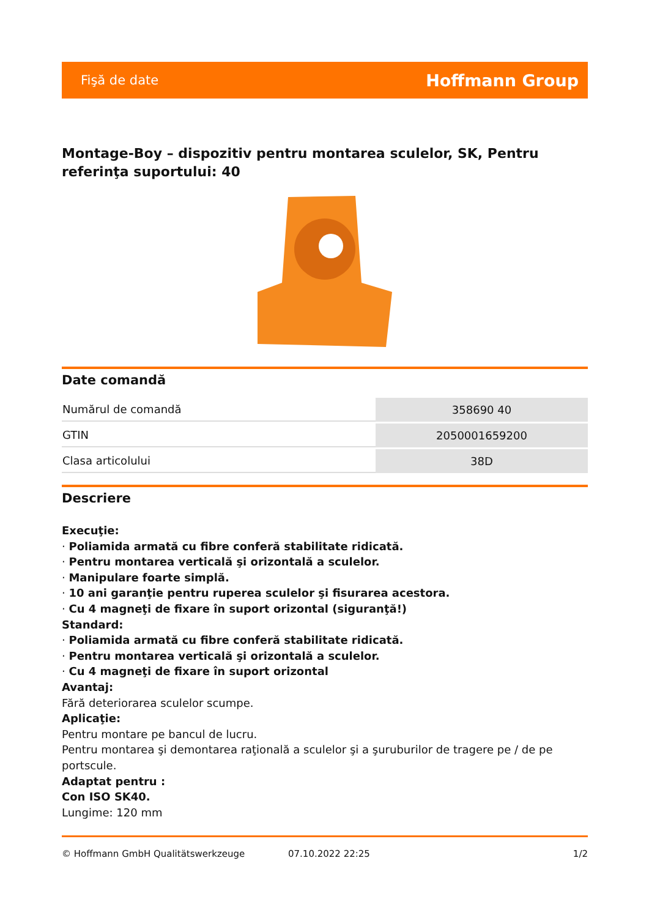Fişă de date Hoffmann Group
Montage-Boy – dispozitiv pentru montarea sculelor, SK, Pentru referinţa suportului: 40
Date comandă
| Numărul de comandă | 358690 40 |
| GTIN | 2050001659200 |
| Clasa articolului | 38D |
Descriere
Execuţie:
· Poliamida armată cu fibre conferă stabilitate ridicată.
· Pentru montarea verticală şi orizontală a sculelor.
· Manipulare foarte simplă.
· 10 ani garanţie pentru ruperea sculelor şi fisurarea acestora.
· Cu 4 magneţi de fixare în suport orizontal (siguranţă!)
Standard:
· Poliamida armată cu fibre conferă stabilitate ridicată.
· Pentru montarea verticală şi orizontală a sculelor.
· Cu 4 magneţi de fixare în suport orizontal
Avantaj:
Fără deteriorarea sculelor scumpe.
Aplicaţie:
Pentru montare pe bancul de lucru.
Pentru montarea şi demontarea raţională a sculelor şi a şuruburilor de tragere pe / de pe portscule.
Adaptat pentru :
Con ISO SK40.
Lungime: 120 mm
© Hoffmann GmbH Qualitätswerkzeuge 07.10.2022 22:25 1/2